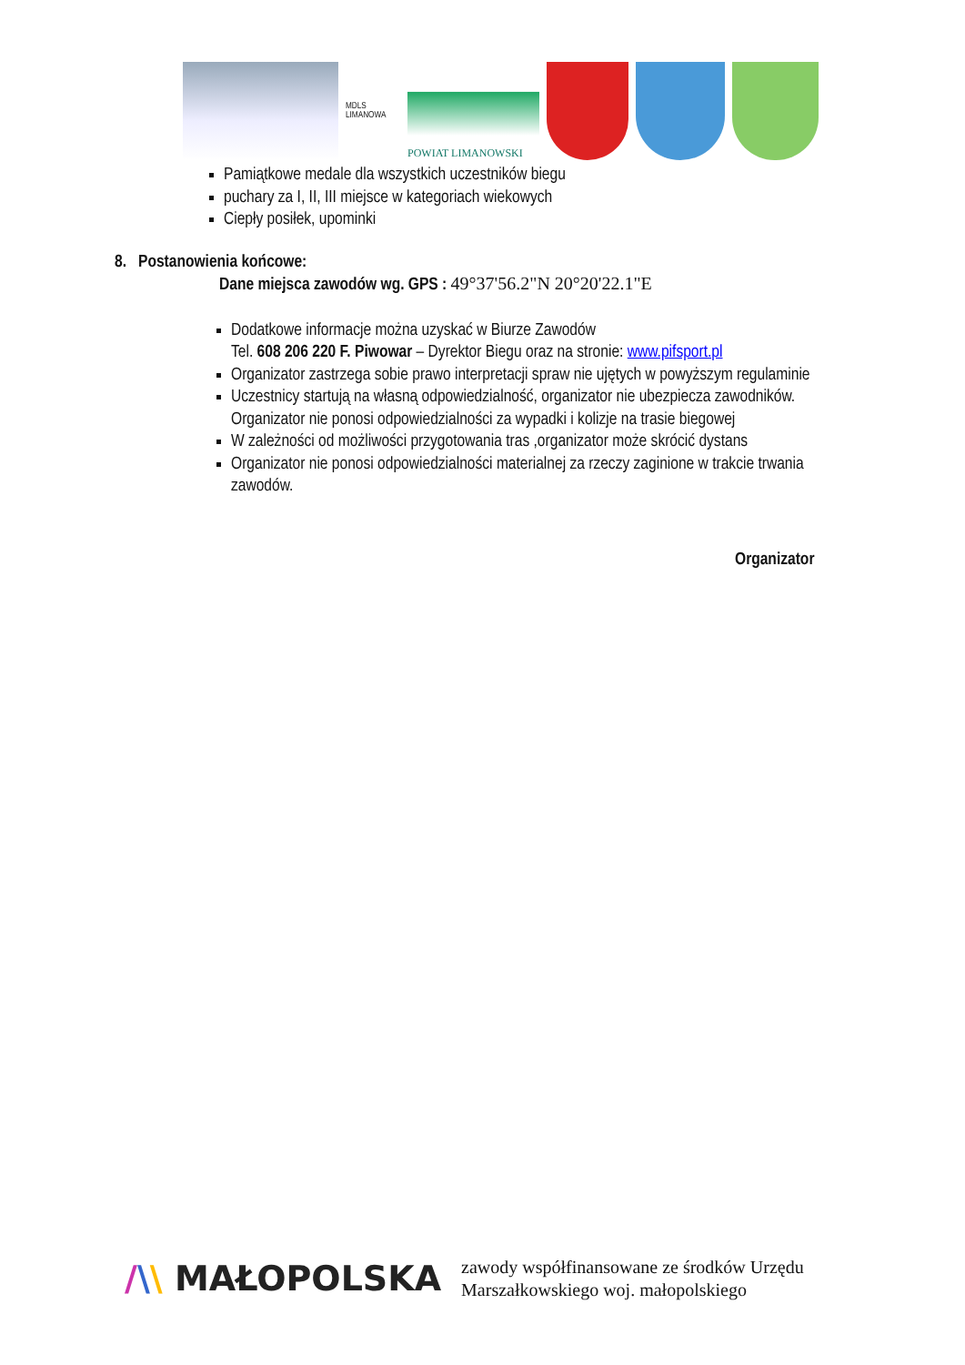MDLS LIMANOWA
POWIAT LIMANOWSKI
Pamiątkowe medale dla wszystkich uczestników biegu
puchary za I, II, III miejsce w kategoriach wiekowych
Ciepły posiłek, upominki
8. Postanowienia końcowe:
Dane miejsca zawodów wg. GPS : 49°37'56.2"N 20°20'22.1"E
Dodatkowe informacje można uzyskać w Biurze Zawodów
Tel. 608 206 220 F. Piwowar – Dyrektor Biegu oraz na stronie: www.pifsport.pl
Organizator zastrzega sobie prawo interpretacji spraw nie ujętych w powyższym regulaminie
Uczestnicy startują na własną odpowiedzialność, organizator nie ubezpiecza zawodników. Organizator nie ponosi odpowiedzialności za wypadki i kolizje na trasie biegowej
W zależności od możliwości przygotowania tras ,organizator może skrócić dystans
Organizator nie ponosi odpowiedzialności materialnej za rzeczy zaginione w trakcie trwania zawodów.
Organizator
/\\ MAŁOPOLSKA
zawody współfinansowane ze środków Urzędu
Marszałkowskiego woj. małopolskiego